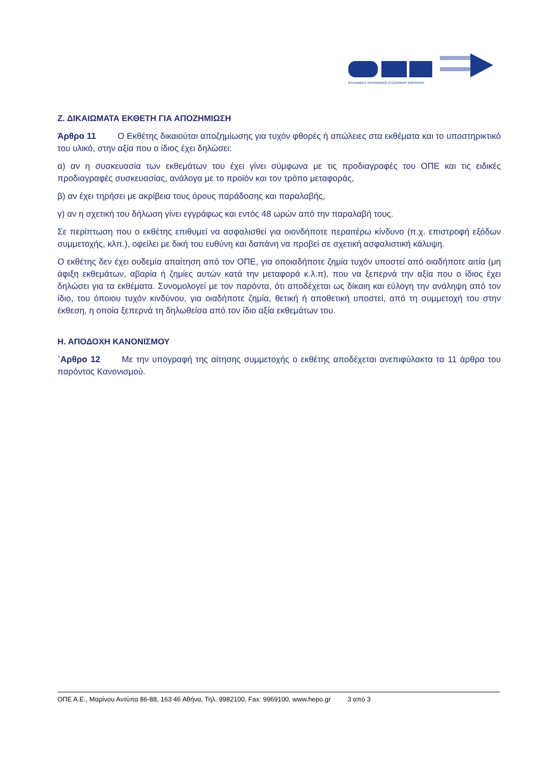ΕΛΛΗΝΙΚΟΣ ΟΡΓΑΝΙΣΜΟΣ ΕΞΩΤΕΡΙΚΟΥ ΕΜΠΟΡΙΟΥ
Ζ. ΔΙΚΑΙΩΜΑΤΑ ΕΚΘΕΤΗ ΓΙΑ ΑΠΟΖΗΜΙΩΣΗ
Άρθρο 11   Ο Εκθέτης δικαιούται αποζημίωσης για τυχόν φθορές ή απώλειες στα εκθέματα και το υποστηρικτικό του υλικό, στην αξία που ο ίδιος έχει δηλώσει:
α) αν η συσκευασία των εκθεμάτων του έχει γίνει σύμφωνα με τις προδιαγραφές του ΟΠΕ και τις ειδικές προδιαγραφές συσκευασίας, ανάλογα με το προϊόν και τον τρόπο μεταφοράς,
β) αν έχει τηρήσει με ακρίβεια τους όρους παράδοσης και παραλαβής,
γ) αν η σχετική του δήλωση γίνει εγγράφως και εντός 48 ωρών από την παραλαβή τους.
Σε περίπτωση που ο εκθέτης επιθυμεί να ασφαλισθεί για οιονδήποτε περαιτέρω κίνδυνο (π.χ. επιστροφή εξόδων συμμετοχής, κλπ.), οφείλει με δική του ευθύνη και δαπάνη να προβεί σε σχετική ασφαλιστική κάλυψη.
Ο εκθέτης δεν έχει ουδεμία απαίτηση από τον ΟΠΕ, για οποιαδήποτε ζημία τυχόν υποστεί από οιαδήποτε αιτία (μη άφιξη εκθεμάτων, αβαρία ή ζημίες αυτών κατά την μεταφορά κ.λ.π), που να ξεπερνά την αξία που ο ίδιος έχει δηλώσει για τα εκθέματα. Συνομολογεί με τον παρόντα, ότι αποδέχεται ως δίκαιη και εύλογη την ανάληψη από τον ίδιο, του όποιου τυχόν κινδύνου, για οιαδήποτε ζημία, θετική ή αποθετική υποστεί, από τη συμμετοχή του στην έκθεση, η οποία ξεπερνά τη δηλωθείσα από τον ίδιο αξία εκθεμάτων του.
Η. ΑΠΟΔΟΧΗ ΚΑΝΟΝΙΣΜΟΥ
΄Αρθρο 12   Με την υπογραφή της αίτησης συμμετοχής ο εκθέτης αποδέχεται ανεπιφύλακτα τα 11 άρθρα του παρόντος Κανονισμού.
ΟΠΕ Α.Ε., Μαρίνου Αντύπα 86-88, 163 46 Αθήνα, Τηλ. 9982100, Fax: 9969100, www.hepo.gr    3 από 3